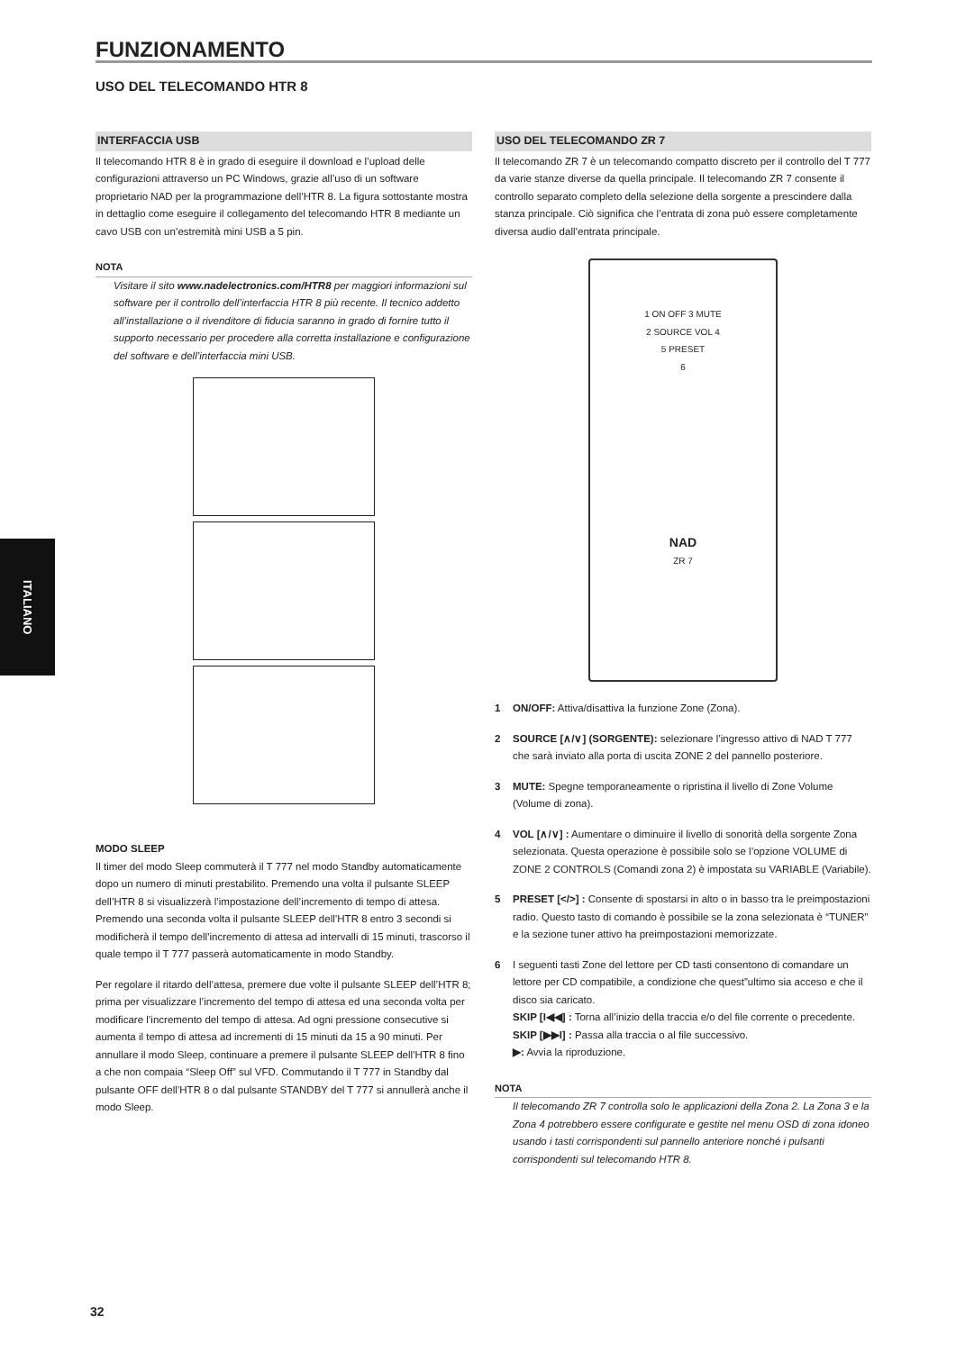FUNZIONAMENTO
USO DEL TELECOMANDO HTR 8
INTERFACCIA USB
Il telecomando HTR 8 è in grado di eseguire il download e l’upload delle configurazioni attraverso un PC Windows, grazie all’uso di un software proprietario NAD per la programmazione dell’HTR 8. La figura sottostante mostra in dettaglio come eseguire il collegamento del telecomando HTR 8 mediante un cavo USB con un’estremità mini USB a 5 pin.
NOTA
Visitare il sito www.nadelectronics.com/HTR8 per maggiori informazioni sul software per il controllo dell’interfaccia HTR 8 più recente. Il tecnico addetto all’installazione o il rivenditore di fiducia saranno in grado di fornire tutto il supporto necessario per procedere alla corretta installazione e configurazione del software e dell’interfaccia mini USB.
MODO SLEEP
Il timer del modo Sleep commuterà il T 777 nel modo Standby automaticamente dopo un numero di minuti prestabilito. Premendo una volta il pulsante SLEEP dell’HTR 8 si visualizzerà l’impostazione dell’incremento di tempo di attesa. Premendo una seconda volta il pulsante SLEEP dell’HTR 8 entro 3 secondi si modificherà il tempo dell’incremento di attesa ad intervalli di 15 minuti, trascorso il quale tempo il T 777 passerà automaticamente in modo Standby.
Per regolare il ritardo dell’attesa, premere due volte il pulsante SLEEP dell’HTR 8; prima per visualizzare l’incremento del tempo di attesa ed una seconda volta per modificare l’incremento del tempo di attesa. Ad ogni pressione consecutive si aumenta il tempo di attesa ad incrementi di 15 minuti da 15 a 90 minuti. Per annullare il modo Sleep, continuare a premere il pulsante SLEEP dell’HTR 8 fino a che non compaia “Sleep Off” sul VFD. Commutando il T 777 in Standby dal pulsante OFF dell’HTR 8 o dal pulsante STANDBY del T 777 si annullerà anche il modo Sleep.
USO DEL TELECOMANDO ZR 7
Il telecomando ZR 7 è un telecomando compatto discreto per il controllo del T 777 da varie stanze diverse da quella principale. Il telecomando ZR 7 consente il controllo separato completo della selezione della sorgente a prescindere dalla stanza principale. Ciò significa che l’entrata di zona può essere completamente diversa audio dall’entrata principale.
1 ON OFF 3 MUTE
2 SOURCE VOL 4
5 PRESET
6
NAD
ZR 7
1 ON/OFF: Attiva/disattiva la funzione Zone (Zona).
2 SOURCE [∧/∨] (SORGENTE): selezionare l’ingresso attivo di NAD T 777 che sarà inviato alla porta di uscita ZONE 2 del pannello posteriore.
3 MUTE: Spegne temporaneamente o ripristina il livello di Zone Volume (Volume di zona).
4 VOL [∧/∨] : Aumentare o diminuire il livello di sonorità della sorgente Zona selezionata. Questa operazione è possibile solo se l’opzione VOLUME di ZONE 2 CONTROLS (Comandi zona 2) è impostata su VARIABLE (Variabile).
5 PRESET [</>] : Consente di spostarsi in alto o in basso tra le preimpostazioni radio. Questo tasto di comando è possibile se la zona selezionata è “TUNER” e la sezione tuner attivo ha preimpostazioni memorizzate.
6 I seguenti tasti Zone del lettore per CD tasti consentono di comandare un lettore per CD compatibile, a condizione che quest”ultimo sia acceso e che il disco sia caricato.
SKIP [I◀◀] : Torna all’inizio della traccia e/o del file corrente o precedente.
SKIP [▶▶I] : Passa alla traccia o al file successivo.
▶: Avvia la riproduzione.
NOTA
Il telecomando ZR 7 controlla solo le applicazioni della Zona 2. La Zona 3 e la Zona 4 potrebbero essere configurate e gestite nel menu OSD di zona idoneo usando i tasti corrispondenti sul pannello anteriore nonché i pulsanti corrispondenti sul telecomando HTR 8.
ITALIANO
32